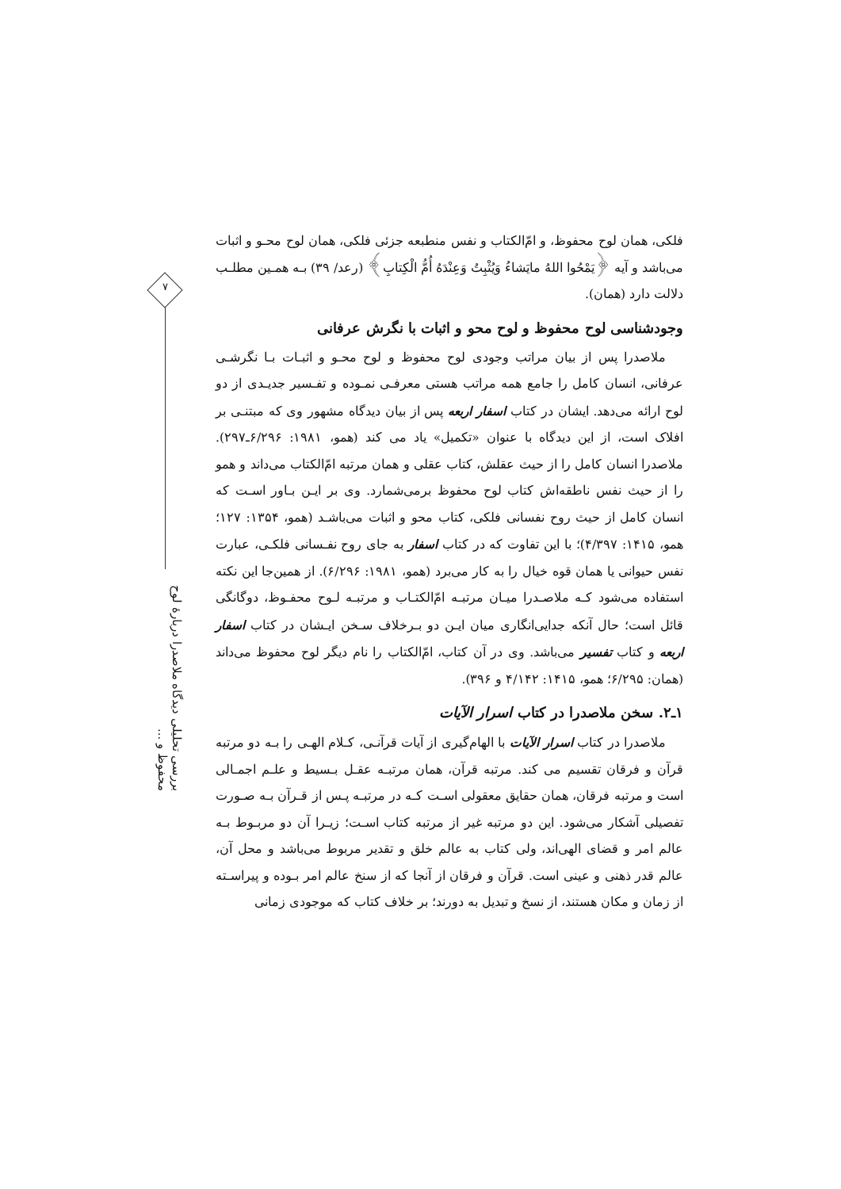۷
بررسی تحلیلی دیدگاه ملاصدرا دربارهٔ لوح محفوظ و ...
فلکی، همان لوح محفوظ، و امّ‌الکتاب و نفس منطبعه جزئی فلکی، همان لوح محـو و اثبات می‌باشد و آیه ﴿یَمْحُوا اللهُ مایَشاءُ وَیُثْبِتُ وَعِنْدَهُ أُمُّ الْکِتابِ﴾ (رعد/ ۳۹) بـه همـین مطلـب دلالت دارد (همان).
وجودشناسی لوح محفوظ و لوح محو و اثبات با نگرش عرفانی
ملاصدرا پس از بیان مراتب وجودی لوح محفوظ و لوح محـو و اثبـات بـا نگرشـی عرفانی، انسان کامل را جامع همه مراتب هستی معرفـی نمـوده و تفـسیر جدیـدی از دو لوح ارائه می‌دهد. ایشان در کتاب اسفار اربعه پس از بیان دیدگاه مشهور وی که مبتنـی بر افلاک است، از این دیدگاه با عنوان «تکمیل» یاد می کند (همو، ۱۹۸۱: ۶/۲۹۶ـ۲۹۷). ملاصدرا انسان کامل را از حیث عقلش، کتاب عقلی و همان مرتبه امّ‌الکتاب می‌داند و همو را از حیث نفس ناطقه‌اش کتاب لوح محفوظ برمی‌شمارد. وی بر ایـن بـاور اسـت که انسان کامل از حیث روح نفسانی فلکی، کتاب محو و اثبات می‌باشـد (همو، ۱۳۵۴: ۱۲۷؛ همو، ۱۴۱۵: ۴/۳۹۷)؛ با این تفاوت که در کتاب اسفار به جای روح نفـسانی فلکـی، عبارت نفس حیوانی یا همان قوه خیال را به کار می‌برد (همو، ۱۹۸۱: ۶/۲۹۶). از همین‌جا این نکته استفاده می‌شود کـه ملاصـدرا میـان مرتبـه امّ‌الکتـاب و مرتبـه لـوح محفـوظ، دوگانگی قائل است؛ حال آنکه جدایی‌انگاری میان ایـن دو بـرخلاف سـخن ایـشان در کتاب اسفار اربعه و کتاب تفسیر می‌باشد. وی در آن کتاب، امّ‌الکتاب را نام دیگر لوح محفوظ می‌داند (همان: ۶/۲۹۵؛ همو، ۱۴۱۵: ۴/۱۴۲ و ۳۹۶).
۱ـ۲. سخن ملاصدرا در کتاب اسرار الآیات
ملاصدرا در کتاب اسرار الآیات با الهام‌گیری از آیات قرآنـی، کـلام الهـی را بـه دو مرتبه قرآن و فرقان تقسیم می کند. مرتبه قرآن، همان مرتبـه عقـل بـسیط و علـم اجمـالی است و مرتبه فرقان، همان حقایق معقولی اسـت کـه در مرتبـه پـس از قـرآن بـه صـورت تفصیلی آشکار می‌شود. این دو مرتبه غیر از مرتبه کتاب اسـت؛ زیـرا آن دو مربـوط بـه عالم امر و قضای الهی‌اند، ولی کتاب به عالم خلق و تقدیر مربوط می‌باشد و محل آن، عالم قدر ذهنی و عینی است. قرآن و فرقان از آنجا که از سنخ عالم امر بـوده و پیراسـته از زمان و مکان هستند، از نسخ و تبدیل به دورند؛ بر خلاف کتاب که موجودی زمانی